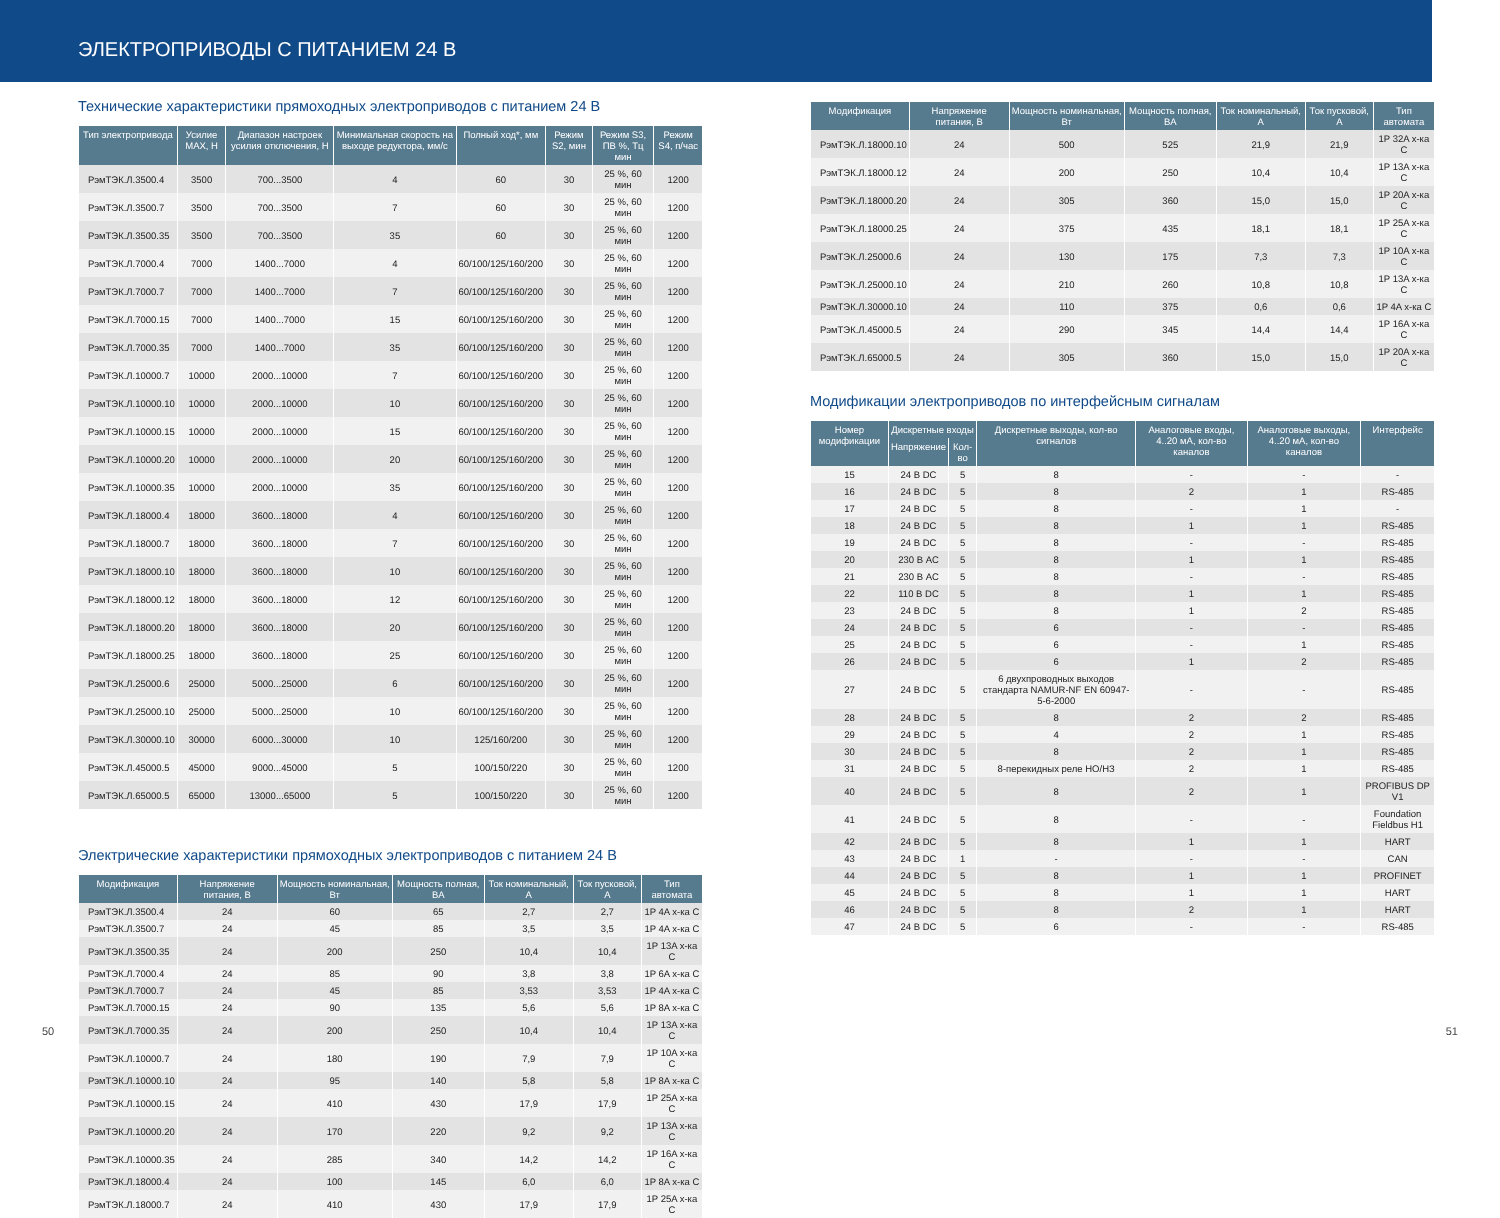ЭЛЕКТРОПРИВОДЫ С ПИТАНИЕМ 24 В
Технические характеристики прямоходных электроприводов с питанием 24 В
| Тип электропривода | Усилие MAX, Н | Диапазон настроек усилия отключения, Н | Минимальная скорость на выходе редуктора, мм/с | Полный ход*, мм | Режим S2, мин | Режим S3, ПВ %, Тц мин | Режим S4, п/час |
| --- | --- | --- | --- | --- | --- | --- | --- |
| РэмТЭК.Л.3500.4 | 3500 | 700...3500 | 4 | 60 | 30 | 25 %, 60 мин | 1200 |
| РэмТЭК.Л.3500.7 | 3500 | 700...3500 | 7 | 60 | 30 | 25 %, 60 мин | 1200 |
| РэмТЭК.Л.3500.35 | 3500 | 700...3500 | 35 | 60 | 30 | 25 %, 60 мин | 1200 |
| РэмТЭК.Л.7000.4 | 7000 | 1400...7000 | 4 | 60/100/125/160/200 | 30 | 25 %, 60 мин | 1200 |
| РэмТЭК.Л.7000.7 | 7000 | 1400...7000 | 7 | 60/100/125/160/200 | 30 | 25 %, 60 мин | 1200 |
| РэмТЭК.Л.7000.15 | 7000 | 1400...7000 | 15 | 60/100/125/160/200 | 30 | 25 %, 60 мин | 1200 |
| РэмТЭК.Л.7000.35 | 7000 | 1400...7000 | 35 | 60/100/125/160/200 | 30 | 25 %, 60 мин | 1200 |
| РэмТЭК.Л.10000.7 | 10000 | 2000...10000 | 7 | 60/100/125/160/200 | 30 | 25 %, 60 мин | 1200 |
| РэмТЭК.Л.10000.10 | 10000 | 2000...10000 | 10 | 60/100/125/160/200 | 30 | 25 %, 60 мин | 1200 |
| РэмТЭК.Л.10000.15 | 10000 | 2000...10000 | 15 | 60/100/125/160/200 | 30 | 25 %, 60 мин | 1200 |
| РэмТЭК.Л.10000.20 | 10000 | 2000...10000 | 20 | 60/100/125/160/200 | 30 | 25 %, 60 мин | 1200 |
| РэмТЭК.Л.10000.35 | 10000 | 2000...10000 | 35 | 60/100/125/160/200 | 30 | 25 %, 60 мин | 1200 |
| РэмТЭК.Л.18000.4 | 18000 | 3600...18000 | 4 | 60/100/125/160/200 | 30 | 25 %, 60 мин | 1200 |
| РэмТЭК.Л.18000.7 | 18000 | 3600...18000 | 7 | 60/100/125/160/200 | 30 | 25 %, 60 мин | 1200 |
| РэмТЭК.Л.18000.10 | 18000 | 3600...18000 | 10 | 60/100/125/160/200 | 30 | 25 %, 60 мин | 1200 |
| РэмТЭК.Л.18000.12 | 18000 | 3600...18000 | 12 | 60/100/125/160/200 | 30 | 25 %, 60 мин | 1200 |
| РэмТЭК.Л.18000.20 | 18000 | 3600...18000 | 20 | 60/100/125/160/200 | 30 | 25 %, 60 мин | 1200 |
| РэмТЭК.Л.18000.25 | 18000 | 3600...18000 | 25 | 60/100/125/160/200 | 30 | 25 %, 60 мин | 1200 |
| РэмТЭК.Л.25000.6 | 25000 | 5000...25000 | 6 | 60/100/125/160/200 | 30 | 25 %, 60 мин | 1200 |
| РэмТЭК.Л.25000.10 | 25000 | 5000...25000 | 10 | 60/100/125/160/200 | 30 | 25 %, 60 мин | 1200 |
| РэмТЭК.Л.30000.10 | 30000 | 6000...30000 | 10 | 125/160/200 | 30 | 25 %, 60 мин | 1200 |
| РэмТЭК.Л.45000.5 | 45000 | 9000...45000 | 5 | 100/150/220 | 30 | 25 %, 60 мин | 1200 |
| РэмТЭК.Л.65000.5 | 65000 | 13000...65000 | 5 | 100/150/220 | 30 | 25 %, 60 мин | 1200 |
Электрические характеристики прямоходных электроприводов с питанием 24 В
| Модификация | Напряжение питания, В | Мощность номинальная, Вт | Мощность полная, ВА | Ток номинальный, А | Ток пусковой, А | Тип автомата |
| --- | --- | --- | --- | --- | --- | --- |
| РэмТЭК.Л.3500.4 | 24 | 60 | 65 | 2,7 | 2,7 | 1P 4A х-ка C |
| РэмТЭК.Л.3500.7 | 24 | 45 | 85 | 3,5 | 3,5 | 1P 4A х-ка C |
| РэмТЭК.Л.3500.35 | 24 | 200 | 250 | 10,4 | 10,4 | 1P 13A х-ка C |
| РэмТЭК.Л.7000.4 | 24 | 85 | 90 | 3,8 | 3,8 | 1P 6A х-ка C |
| РэмТЭК.Л.7000.7 | 24 | 45 | 85 | 3,53 | 3,53 | 1P 4A х-ка C |
| РэмТЭК.Л.7000.15 | 24 | 90 | 135 | 5,6 | 5,6 | 1P 8A х-ка C |
| РэмТЭК.Л.7000.35 | 24 | 200 | 250 | 10,4 | 10,4 | 1P 13A х-ка C |
| РэмТЭК.Л.10000.7 | 24 | 180 | 190 | 7,9 | 7,9 | 1P 10A х-ка C |
| РэмТЭК.Л.10000.10 | 24 | 95 | 140 | 5,8 | 5,8 | 1P 8A х-ка C |
| РэмТЭК.Л.10000.15 | 24 | 410 | 430 | 17,9 | 17,9 | 1P 25A х-ка C |
| РэмТЭК.Л.10000.20 | 24 | 170 | 220 | 9,2 | 9,2 | 1P 13A х-ка C |
| РэмТЭК.Л.10000.35 | 24 | 285 | 340 | 14,2 | 14,2 | 1P 16A х-ка C |
| РэмТЭК.Л.18000.4 | 24 | 100 | 145 | 6,0 | 6,0 | 1P 8A х-ка C |
| РэмТЭК.Л.18000.7 | 24 | 410 | 430 | 17,9 | 17,9 | 1P 25A х-ка C |
| Модификация | Напряжение питания, В | Мощность номинальная, Вт | Мощность полная, ВА | Ток номинальный, А | Ток пусковой, А | Тип автомата |
| --- | --- | --- | --- | --- | --- | --- |
| РэмТЭК.Л.18000.10 | 24 | 500 | 525 | 21,9 | 21,9 | 1P 32A х-ка C |
| РэмТЭК.Л.18000.12 | 24 | 200 | 250 | 10,4 | 10,4 | 1P 13A х-ка C |
| РэмТЭК.Л.18000.20 | 24 | 305 | 360 | 15,0 | 15,0 | 1P 20A х-ка C |
| РэмТЭК.Л.18000.25 | 24 | 375 | 435 | 18,1 | 18,1 | 1P 25A х-ка C |
| РэмТЭК.Л.25000.6 | 24 | 130 | 175 | 7,3 | 7,3 | 1P 10A х-ка C |
| РэмТЭК.Л.25000.10 | 24 | 210 | 260 | 10,8 | 10,8 | 1P 13A х-ка C |
| РэмТЭК.Л.30000.10 | 24 | 110 | 375 | 0,6 | 0,6 | 1P 4A х-ка C |
| РэмТЭК.Л.45000.5 | 24 | 290 | 345 | 14,4 | 14,4 | 1P 16A х-ка C |
| РэмТЭК.Л.65000.5 | 24 | 305 | 360 | 15,0 | 15,0 | 1P 20A х-ка C |
Модификации электроприводов по интерфейсным сигналам
| Номер модификации | Дискретные входы | | Дискретные выходы, кол-во сигналов | Аналоговые входы, 4..20 мА, кол-во каналов | Аналоговые выходы, 4..20 мА, кол-во каналов | Интерфейс |
| --- | --- | --- | --- | --- | --- | --- |
| | Напряжение | Кол-во | | | | |
| 15 | 24 В DC | 5 | 8 | - | - | - |
| 16 | 24 В DC | 5 | 8 | 2 | 1 | RS-485 |
| 17 | 24 В DC | 5 | 8 | - | 1 | - |
| 18 | 24 В DC | 5 | 8 | 1 | 1 | RS-485 |
| 19 | 24 В DC | 5 | 8 | - | - | RS-485 |
| 20 | 230 В AC | 5 | 8 | 1 | 1 | RS-485 |
| 21 | 230 В AC | 5 | 8 | - | - | RS-485 |
| 22 | 110 В DC | 5 | 8 | 1 | 1 | RS-485 |
| 23 | 24 В DC | 5 | 8 | 1 | 2 | RS-485 |
| 24 | 24 В DC | 5 | 6 | - | - | RS-485 |
| 25 | 24 В DC | 5 | 6 | - | 1 | RS-485 |
| 26 | 24 В DC | 5 | 6 | 1 | 2 | RS-485 |
| 27 | 24 В DC | 5 | 6 двухпроводных выходов стандарта NAMUR-NF EN 60947-5-6-2000 | - | - | RS-485 |
| 28 | 24 В DC | 5 | 8 | 2 | 2 | RS-485 |
| 29 | 24 В DC | 5 | 4 | 2 | 1 | RS-485 |
| 30 | 24 В DC | 5 | 8 | 2 | 1 | RS-485 |
| 31 | 24 В DC | 5 | 8-перекидных реле НО/НЗ | 2 | 1 | RS-485 |
| 40 | 24 В DC | 5 | 8 | 2 | 1 | PROFIBUS DP V1 |
| 41 | 24 В DC | 5 | 8 | - | - | Foundation Fieldbus H1 |
| 42 | 24 В DC | 5 | 8 | 1 | 1 | HART |
| 43 | 24 В DC | 1 | - | - | - | CAN |
| 44 | 24 В DC | 5 | 8 | 1 | 1 | PROFINET |
| 45 | 24 В DC | 5 | 8 | 1 | 1 | HART |
| 46 | 24 В DC | 5 | 8 | 2 | 1 | HART |
| 47 | 24 В DC | 5 | 6 | - | - | RS-485 |
50 51